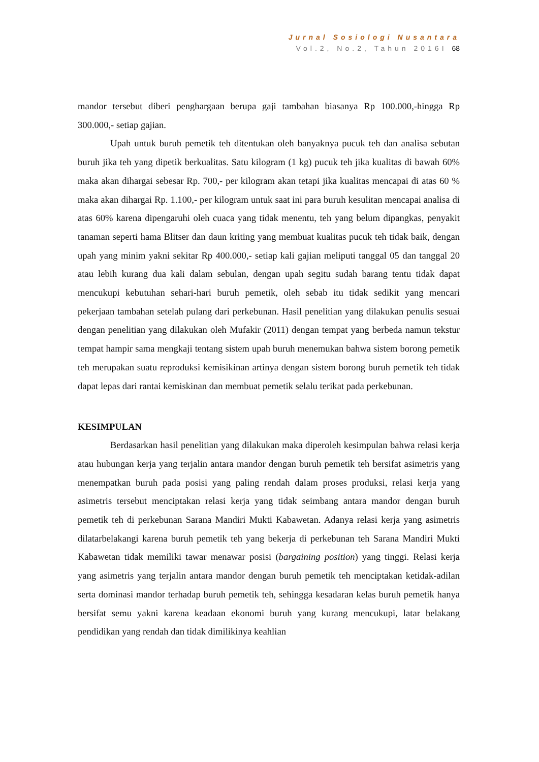Jurnal Sosiologi Nusantara
Vol.2, No.2, Tahun 2016I 68
mandor tersebut diberi penghargaan berupa gaji tambahan biasanya Rp 100.000,-hingga Rp 300.000,- setiap gajian.
Upah untuk buruh pemetik teh ditentukan oleh banyaknya pucuk teh dan analisa sebutan buruh jika teh yang dipetik berkualitas. Satu kilogram (1 kg) pucuk teh jika kualitas di bawah 60% maka akan dihargai sebesar Rp. 700,- per kilogram akan tetapi jika kualitas mencapai di atas 60 % maka akan dihargai Rp. 1.100,- per kilogram untuk saat ini para buruh kesulitan mencapai analisa di atas 60% karena dipengaruhi oleh cuaca yang tidak menentu, teh yang belum dipangkas, penyakit tanaman seperti hama Blitser dan daun kriting yang membuat kualitas pucuk teh tidak baik, dengan upah yang minim yakni sekitar Rp 400.000,- setiap kali gajian meliputi tanggal 05 dan tanggal 20 atau lebih kurang dua kali dalam sebulan, dengan upah segitu sudah barang tentu tidak dapat mencukupi kebutuhan sehari-hari buruh pemetik, oleh sebab itu tidak sedikit yang mencari pekerjaan tambahan setelah pulang dari perkebunan. Hasil penelitian yang dilakukan penulis sesuai dengan penelitian yang dilakukan oleh Mufakir (2011) dengan tempat yang berbeda namun tekstur tempat hampir sama mengkaji tentang sistem upah buruh menemukan bahwa sistem borong pemetik teh merupakan suatu reproduksi kemisikinan artinya dengan sistem borong buruh pemetik teh tidak dapat lepas dari rantai kemiskinan dan membuat pemetik selalu terikat pada perkebunan.
KESIMPULAN
Berdasarkan hasil penelitian yang dilakukan maka diperoleh kesimpulan bahwa relasi kerja atau hubungan kerja yang terjalin antara mandor dengan buruh pemetik teh bersifat asimetris yang menempatkan buruh pada posisi yang paling rendah dalam proses produksi, relasi kerja yang asimetris tersebut menciptakan relasi kerja yang tidak seimbang antara mandor dengan buruh pemetik teh di perkebunan Sarana Mandiri Mukti Kabawetan. Adanya relasi kerja yang asimetris dilatarbelakangi karena buruh pemetik teh yang bekerja di perkebunan teh Sarana Mandiri Mukti Kabawetan tidak memiliki tawar menawar posisi (bargaining position) yang tinggi. Relasi kerja yang asimetris yang terjalin antara mandor dengan buruh pemetik teh menciptakan ketidak-adilan serta dominasi mandor terhadap buruh pemetik teh, sehingga kesadaran kelas buruh pemetik hanya bersifat semu yakni karena keadaan ekonomi buruh yang kurang mencukupi, latar belakang pendidikan yang rendah dan tidak dimilikinya keahlian